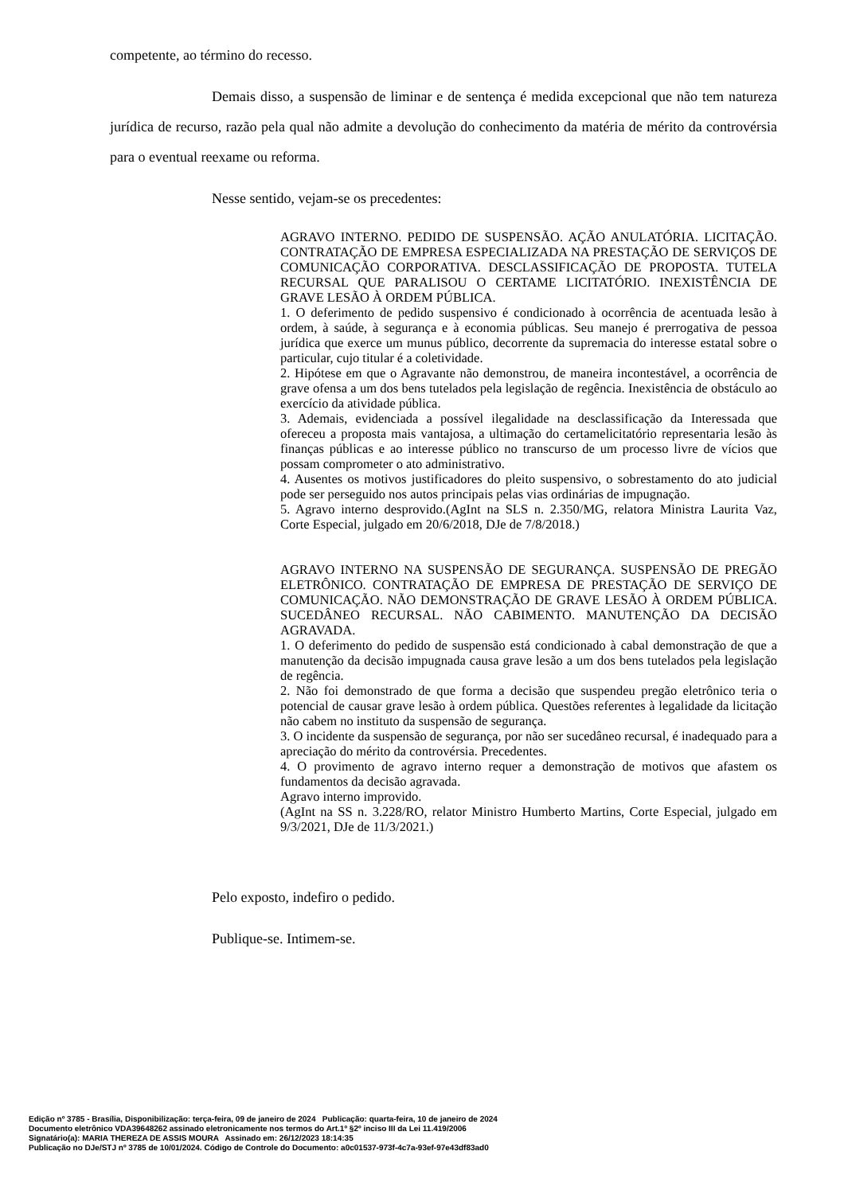competente, ao término do recesso.
Demais disso, a suspensão de liminar e de sentença é medida excepcional que não tem natureza jurídica de recurso, razão pela qual não admite a devolução do conhecimento da matéria de mérito da controvérsia para o eventual reexame ou reforma.
Nesse sentido, vejam-se os precedentes:
AGRAVO INTERNO. PEDIDO DE SUSPENSÃO. AÇÃO ANULATÓRIA. LICITAÇÃO. CONTRATAÇÃO DE EMPRESA ESPECIALIZADA NA PRESTAÇÃO DE SERVIÇOS DE COMUNICAÇÃO CORPORATIVA. DESCLASSIFICAÇÃO DE PROPOSTA. TUTELA RECURSAL QUE PARALISOU O CERTAME LICITATÓRIO. INEXISTÊNCIA DE GRAVE LESÃO À ORDEM PÚBLICA.
1. O deferimento de pedido suspensivo é condicionado à ocorrência de acentuada lesão à ordem, à saúde, à segurança e à economia públicas. Seu manejo é prerrogativa de pessoa jurídica que exerce um munus público, decorrente da supremacia do interesse estatal sobre o particular, cujo titular é a coletividade.
2. Hipótese em que o Agravante não demonstrou, de maneira incontestável, a ocorrência de grave ofensa a um dos bens tutelados pela legislação de regência. Inexistência de obstáculo ao exercício da atividade pública.
3. Ademais, evidenciada a possível ilegalidade na desclassificação da Interessada que ofereceu a proposta mais vantajosa, a ultimação do certamelicitatório representaria lesão às finanças públicas e ao interesse público no transcurso de um processo livre de vícios que possam comprometer o ato administrativo.
4. Ausentes os motivos justificadores do pleito suspensivo, o sobrestamento do ato judicial pode ser perseguido nos autos principais pelas vias ordinárias de impugnação.
5. Agravo interno desprovido.(AgInt na SLS n. 2.350/MG, relatora Ministra Laurita Vaz, Corte Especial, julgado em 20/6/2018, DJe de 7/8/2018.)
AGRAVO INTERNO NA SUSPENSÃO DE SEGURANÇA. SUSPENSÃO DE PREGÃO ELETRÔNICO. CONTRATAÇÃO DE EMPRESA DE PRESTAÇÃO DE SERVIÇO DE COMUNICAÇÃO. NÃO DEMONSTRAÇÃO DE GRAVE LESÃO À ORDEM PÚBLICA. SUCEDÂNEO RECURSAL. NÃO CABIMENTO. MANUTENÇÃO DA DECISÃO AGRAVADA.
1. O deferimento do pedido de suspensão está condicionado à cabal demonstração de que a manutenção da decisão impugnada causa grave lesão a um dos bens tutelados pela legislação de regência.
2. Não foi demonstrado de que forma a decisão que suspendeu pregão eletrônico teria o potencial de causar grave lesão à ordem pública. Questões referentes à legalidade da licitação não cabem no instituto da suspensão de segurança.
3. O incidente da suspensão de segurança, por não ser sucedâneo recursal, é inadequado para a apreciação do mérito da controvérsia. Precedentes.
4. O provimento de agravo interno requer a demonstração de motivos que afastem os fundamentos da decisão agravada.
Agravo interno improvido.
(AgInt na SS n. 3.228/RO, relator Ministro Humberto Martins, Corte Especial, julgado em 9/3/2021, DJe de 11/3/2021.)
Pelo exposto, indefiro o pedido.
Publique-se. Intimem-se.
Edição nº 3785 - Brasília, Disponibilização: terça-feira, 09 de janeiro de 2024 Publicação: quarta-feira, 10 de janeiro de 2024
Documento eletrônico VDA39648262 assinado eletronicamente nos termos do Art.1º §2º inciso III da Lei 11.419/2006
Signatário(a): MARIA THEREZA DE ASSIS MOURA Assinado em: 26/12/2023 18:14:35
Publicação no DJe/STJ nº 3785 de 10/01/2024. Código de Controle do Documento: a0c01537-973f-4c7a-93ef-97e43df83ad0